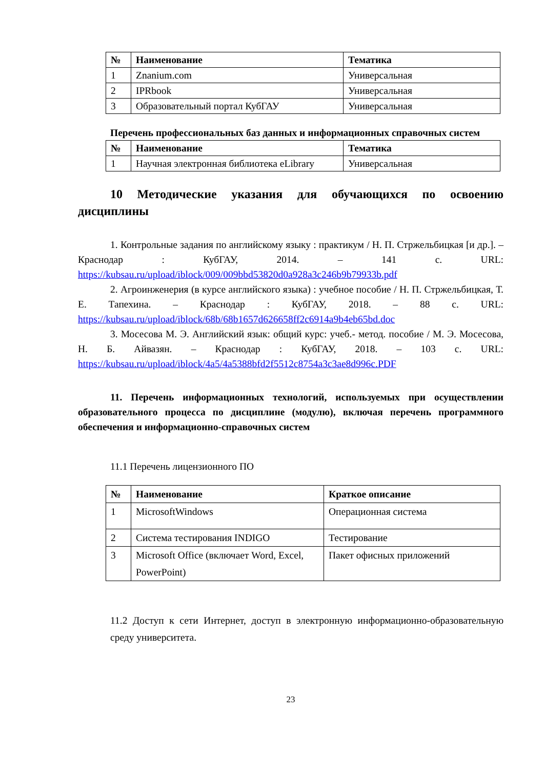| № | Наименование | Тематика |
| --- | --- | --- |
| 1 | Znanium.com | Универсальная |
| 2 | IPRbook | Универсальная |
| 3 | Образовательный портал КубГАУ | Универсальная |
Перечень профессиональных баз данных и информационных справочных систем
| № | Наименование | Тематика |
| --- | --- | --- |
| 1 | Научная электронная библиотека eLibrary | Универсальная |
10 Методические указания для обучающихся по освоению дисциплины
1. Контрольные задания по английскому языку : практикум / Н. П. Стржельбицкая [и др.]. – Краснодар : КубГАУ, 2014. – 141 с. URL: https://kubsau.ru/upload/iblock/009/009bbd53820d0a928a3c246b9b79933b.pdf
2. Агроинженерия (в курсе английского языка) : учебное пособие / Н. П. Стржельбицкая, Т. Е. Тапехина. – Краснодар : КубГАУ, 2018. – 88 с. URL: https://kubsau.ru/upload/iblock/68b/68b1657d626658ff2c6914a9b4eb65bd.doc
3. Мосесова М. Э. Английский язык: общий курс: учеб.- метод. пособие / М. Э. Мосесова, Н. Б. Айвазян. – Краснодар : КубГАУ, 2018. – 103 с. URL: https://kubsau.ru/upload/iblock/4a5/4a5388bfd2f5512c8754a3c3ae8d996c.PDF
11. Перечень информационных технологий, используемых при осуществлении образовательного процесса по дисциплине (модулю), включая перечень программного обеспечения и информационно-справочных систем
11.1 Перечень лицензионного ПО
| № | Наименование | Краткое описание |
| --- | --- | --- |
| 1 | MicrosoftWindows | Операционная система |
| 2 | Система тестирования INDIGO | Тестирование |
| 3 | Microsoft Office (включает Word, Excel, PowerPoint) | Пакет офисных приложений |
11.2 Доступ к сети Интернет, доступ в электронную информационно-образовательную среду университета.
23